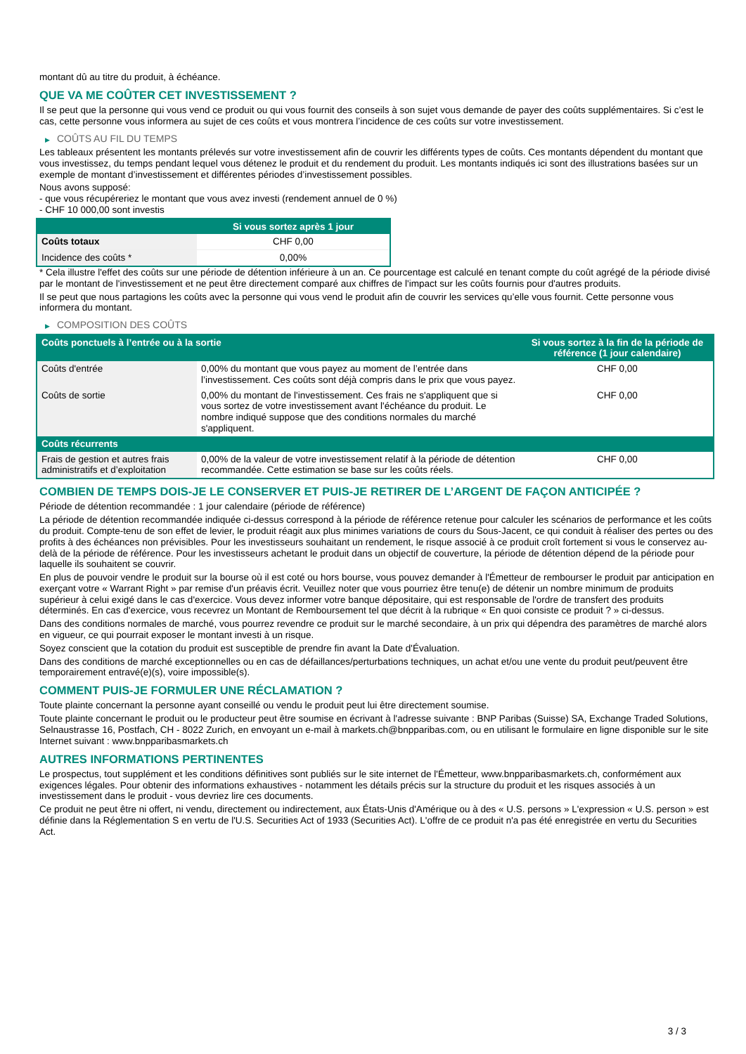montant dû au titre du produit, à échéance.
QUE VA ME COÛTER CET INVESTISSEMENT ?
Il se peut que la personne qui vous vend ce produit ou qui vous fournit des conseils à son sujet vous demande de payer des coûts supplémentaires. Si c’est le cas, cette personne vous informera au sujet de ces coûts et vous montrera l’incidence de ces coûts sur votre investissement.
▶ COÛTS AU FIL DU TEMPS
Les tableaux présentent les montants prélevés sur votre investissement afin de couvrir les différents types de coûts. Ces montants dépendent du montant que vous investissez, du temps pendant lequel vous détenez le produit et du rendement du produit. Les montants indiqués ici sont des illustrations basées sur un exemple de montant d’investissement et différentes périodes d’investissement possibles.
Nous avons supposé:
- que vous récupéreriez le montant que vous avez investi (rendement annuel de 0 %)
- CHF 10 000,00 sont investis
| | Si vous sortez après 1 jour |
| --- | --- |
| Coûts totaux | CHF 0,00 |
| Incidence des coûts * | 0,00% |
* Cela illustre l'effet des coûts sur une période de détention inférieure à un an. Ce pourcentage est calculé en tenant compte du coût agrégé de la période divisé par le montant de l'investissement et ne peut être directement comparé aux chiffres de l'impact sur les coûts fournis pour d'autres produits.
Il se peut que nous partagions les coûts avec la personne qui vous vend le produit afin de couvrir les services qu’elle vous fournit. Cette personne vous informera du montant.
▶ COMPOSITION DES COÛTS
| Coûts ponctuels à l’entrée ou à la sortie | | Si vous sortez à la fin de la période de référence (1 jour calendaire) |
| --- | --- | --- |
| Coûts d'entrée | 0,00% du montant que vous payez au moment de l’entrée dans l’investissement. Ces coûts sont déjà compris dans le prix que vous payez. | CHF 0,00 |
| Coûts de sortie | 0,00% du montant de l'investissement. Ces frais ne s'appliquent que si vous sortez de votre investissement avant l'échéance du produit. Le nombre indiqué suppose que des conditions normales du marché s'appliquent. | CHF 0,00 |
| Coûts récurrents | | |
| Frais de gestion et autres frais administratifs et d’exploitation | 0,00% de la valeur de votre investissement relatif à la période de détention recommandée. Cette estimation se base sur les coûts réels. | CHF 0,00 |
COMBIEN DE TEMPS DOIS-JE LE CONSERVER ET PUIS-JE RETIRER DE L’ARGENT DE FAÇON ANTICIPÉE ?
Période de détention recommandée : 1 jour calendaire (période de référence)
La période de détention recommandée indiquée ci-dessus correspond à la période de référence retenue pour calculer les scénarios de performance et les coûts du produit. Compte-tenu de son effet de levier, le produit réagit aux plus minimes variations de cours du Sous-Jacent, ce qui conduit à réaliser des pertes ou des profits à des échéances non prévisibles. Pour les investisseurs souhaitant un rendement, le risque associé à ce produit croît fortement si vous le conservez au-delà de la période de référence. Pour les investisseurs achetant le produit dans un objectif de couverture, la période de détention dépend de la période pour laquelle ils souhaitent se couvrir.
En plus de pouvoir vendre le produit sur la bourse où il est coté ou hors bourse, vous pouvez demander à l'Émetteur de rembourser le produit par anticipation en exerçant votre « Warrant Right » par remise d'un préavis écrit. Veuillez noter que vous pourriez être tenu(e) de détenir un nombre minimum de produits supérieur à celui exigé dans le cas d'exercice. Vous devez informer votre banque dépositaire, qui est responsable de l'ordre de transfert des produits déterminés. En cas d'exercice, vous recevrez un Montant de Remboursement tel que décrit à la rubrique « En quoi consiste ce produit ? » ci-dessus.
Dans des conditions normales de marché, vous pourrez revendre ce produit sur le marché secondaire, à un prix qui dépendra des paramètres de marché alors en vigueur, ce qui pourrait exposer le montant investi à un risque.
Soyez conscient que la cotation du produit est susceptible de prendre fin avant la Date d'Évaluation.
Dans des conditions de marché exceptionnelles ou en cas de défaillances/perturbations techniques, un achat et/ou une vente du produit peut/peuvent être temporairement entravé(e)(s), voire impossible(s).
COMMENT PUIS-JE FORMULER UNE RÉCLAMATION ?
Toute plainte concernant la personne ayant conseillé ou vendu le produit peut lui être directement soumise.
Toute plainte concernant le produit ou le producteur peut être soumise en écrivant à l'adresse suivante : BNP Paribas (Suisse) SA, Exchange Traded Solutions, Selnaustrasse 16, Postfach, CH - 8022 Zurich, en envoyant un e-mail à markets.ch@bnpparibas.com, ou en utilisant le formulaire en ligne disponible sur le site Internet suivant : www.bnpparibasmarkets.ch
AUTRES INFORMATIONS PERTINENTES
Le prospectus, tout supplément et les conditions définitives sont publiés sur le site internet de l'Émetteur, www.bnpparibasmarkets.ch, conformément aux exigences légales. Pour obtenir des informations exhaustives - notamment les détails précis sur la structure du produit et les risques associés à un investissement dans le produit - vous devriez lire ces documents.
Ce produit ne peut être ni offert, ni vendu, directement ou indirectement, aux États-Unis d'Amérique ou à des « U.S. persons » L'expression « U.S. person » est définie dans la Réglementation S en vertu de l'U.S. Securities Act of 1933 (Securities Act). L'offre de ce produit n'a pas été enregistrée en vertu du Securities Act.
3 / 3